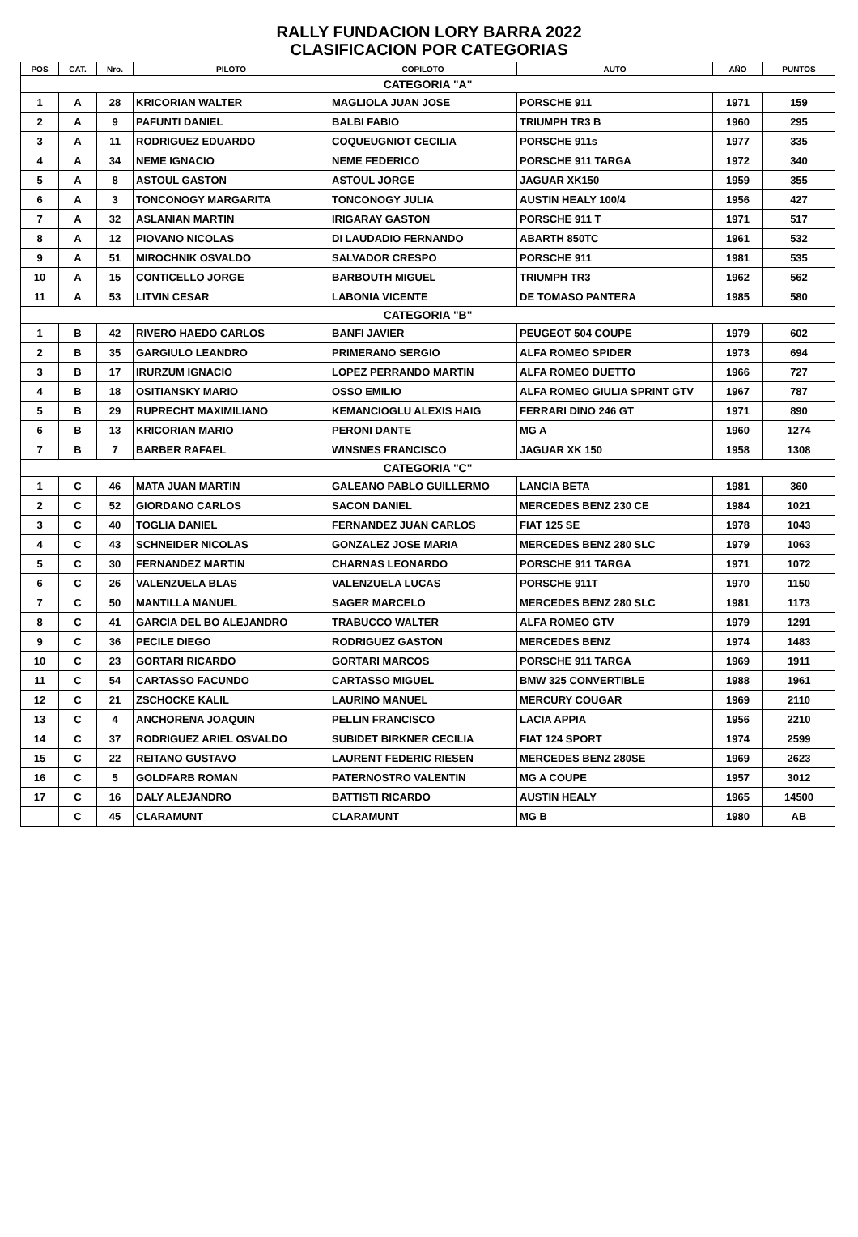RALLY FUNDACION LORY BARRA 2022
CLASIFICACION POR CATEGORIAS
| POS | CAT. | Nro. | PILOTO | COPILOTO | AUTO | AÑO | PUNTOS |
| --- | --- | --- | --- | --- | --- | --- | --- |
| CATEGORIA "A" | | | | | | | |
| 1 | A | 28 | KRICORIAN WALTER | MAGLIOLA JUAN JOSE | PORSCHE 911 | 1971 | 159 |
| 2 | A | 9 | PAFUNTI DANIEL | BALBI FABIO | TRIUMPH TR3 B | 1960 | 295 |
| 3 | A | 11 | RODRIGUEZ EDUARDO | COQUEUGNIOT CECILIA | PORSCHE 911s | 1977 | 335 |
| 4 | A | 34 | NEME IGNACIO | NEME FEDERICO | PORSCHE 911 TARGA | 1972 | 340 |
| 5 | A | 8 | ASTOUL GASTON | ASTOUL JORGE | JAGUAR XK150 | 1959 | 355 |
| 6 | A | 3 | TONCONOGY MARGARITA | TONCONOGY JULIA | AUSTIN HEALY 100/4 | 1956 | 427 |
| 7 | A | 32 | ASLANIAN MARTIN | IRIGARAY GASTON | PORSCHE 911 T | 1971 | 517 |
| 8 | A | 12 | PIOVANO NICOLAS | DI LAUDADIO FERNANDO | ABARTH 850TC | 1961 | 532 |
| 9 | A | 51 | MIROCHNIK OSVALDO | SALVADOR CRESPO | PORSCHE 911 | 1981 | 535 |
| 10 | A | 15 | CONTICELLO JORGE | BARBOUTH MIGUEL | TRIUMPH TR3 | 1962 | 562 |
| 11 | A | 53 | LITVIN CESAR | LABONIA VICENTE | DE TOMASO PANTERA | 1985 | 580 |
| CATEGORIA "B" | | | | | | | |
| 1 | B | 42 | RIVERO HAEDO CARLOS | BANFI JAVIER | PEUGEOT 504 COUPE | 1979 | 602 |
| 2 | B | 35 | GARGIULO LEANDRO | PRIMERANO SERGIO | ALFA ROMEO SPIDER | 1973 | 694 |
| 3 | B | 17 | IRURZUM IGNACIO | LOPEZ PERRANDO MARTIN | ALFA ROMEO DUETTO | 1966 | 727 |
| 4 | B | 18 | OSITIANSKY MARIO | OSSO EMILIO | ALFA ROMEO GIULIA SPRINT GTV | 1967 | 787 |
| 5 | B | 29 | RUPRECHT MAXIMILIANO | KEMANCIOGLU ALEXIS HAIG | FERRARI DINO 246 GT | 1971 | 890 |
| 6 | B | 13 | KRICORIAN MARIO | PERONI DANTE | MG A | 1960 | 1274 |
| 7 | B | 7 | BARBER RAFAEL | WINSNES FRANCISCO | JAGUAR XK 150 | 1958 | 1308 |
| CATEGORIA "C" | | | | | | | |
| 1 | C | 46 | MATA JUAN MARTIN | GALEANO PABLO GUILLERMO | LANCIA BETA | 1981 | 360 |
| 2 | C | 52 | GIORDANO CARLOS | SACON DANIEL | MERCEDES BENZ 230 CE | 1984 | 1021 |
| 3 | C | 40 | TOGLIA DANIEL | FERNANDEZ JUAN CARLOS | FIAT 125 SE | 1978 | 1043 |
| 4 | C | 43 | SCHNEIDER NICOLAS | GONZALEZ JOSE MARIA | MERCEDES BENZ 280 SLC | 1979 | 1063 |
| 5 | C | 30 | FERNANDEZ MARTIN | CHARNAS LEONARDO | PORSCHE 911 TARGA | 1971 | 1072 |
| 6 | C | 26 | VALENZUELA BLAS | VALENZUELA LUCAS | PORSCHE 911T | 1970 | 1150 |
| 7 | C | 50 | MANTILLA MANUEL | SAGER MARCELO | MERCEDES BENZ 280 SLC | 1981 | 1173 |
| 8 | C | 41 | GARCIA DEL BO ALEJANDRO | TRABUCCO WALTER | ALFA ROMEO GTV | 1979 | 1291 |
| 9 | C | 36 | PECILE DIEGO | RODRIGUEZ GASTON | MERCEDES BENZ | 1974 | 1483 |
| 10 | C | 23 | GORTARI RICARDO | GORTARI MARCOS | PORSCHE 911 TARGA | 1969 | 1911 |
| 11 | C | 54 | CARTASSO FACUNDO | CARTASSO MIGUEL | BMW 325 CONVERTIBLE | 1988 | 1961 |
| 12 | C | 21 | ZSCHOCKE KALIL | LAURINO MANUEL | MERCURY COUGAR | 1969 | 2110 |
| 13 | C | 4 | ANCHORENA JOAQUIN | PELLIN FRANCISCO | LACIA APPIA | 1956 | 2210 |
| 14 | C | 37 | RODRIGUEZ ARIEL OSVALDO | SUBIDET BIRKNER CECILIA | FIAT 124 SPORT | 1974 | 2599 |
| 15 | C | 22 | REITANO GUSTAVO | LAURENT FEDERIC RIESEN | MERCEDES BENZ 280SE | 1969 | 2623 |
| 16 | C | 5 | GOLDFARB ROMAN | PATERNOSTRO VALENTIN | MG A COUPE | 1957 | 3012 |
| 17 | C | 16 | DALY ALEJANDRO | BATTISTI RICARDO | AUSTIN HEALY | 1965 | 14500 |
| | C | 45 | CLARAMUNT | CLARAMUNT | MG B | 1980 | AB |